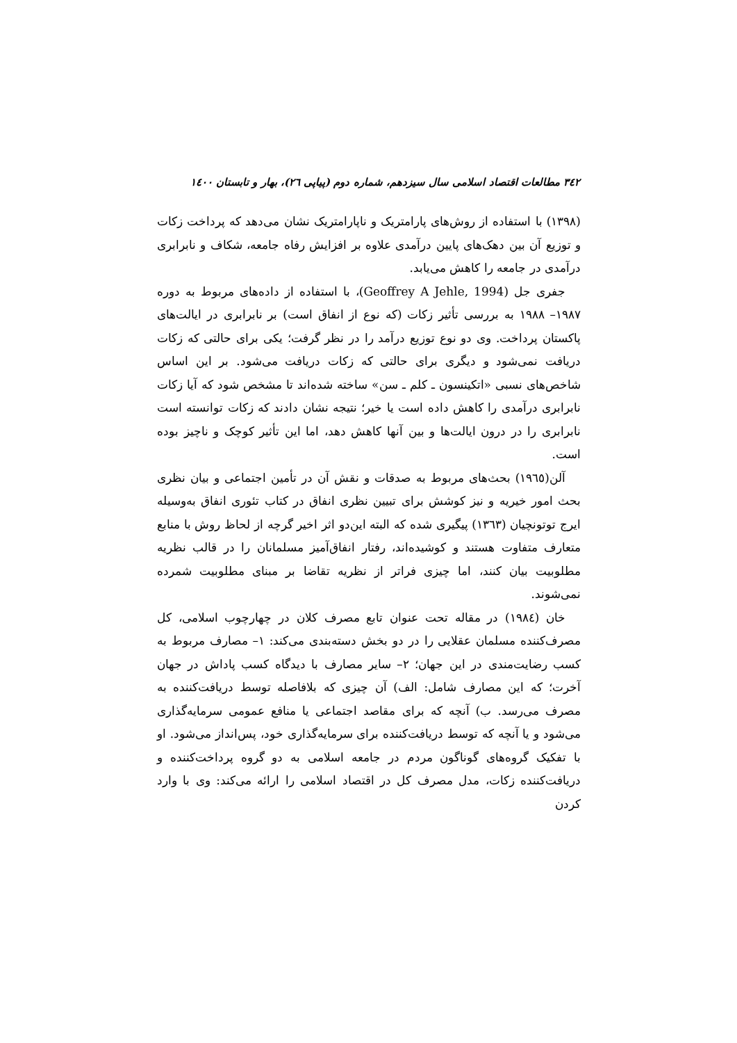٣٤٢ مطالعات اقتصاد اسلامی سال سیزدهم، شماره دوم (پیاپی ٢٦)، بهار و تابستان ١٤٠٠
(١٣٩٨) با استفاده از روش‌های پارامتریک و ناپارامتریک نشان می‌دهد که پرداخت زکات و توزیع آن بین دهک‌های پایین درآمدی علاوه بر افزایش رفاه جامعه، شکاف و نابرابری درآمدی در جامعه را کاهش می‌یابد.
جفری جل (Geoffrey A Jehle, 1994)، با استفاده از داده‌های مربوط به دوره ١٩٨٧– ١٩٨٨ به بررسی تأثیر زکات (که نوع از انفاق است) بر نابرابری در ایالت‌های پاکستان پرداخت. وی دو نوع توزیع درآمد را در نظر گرفت؛ یکی برای حالتی که زکات دریافت نمی‌شود و دیگری برای حالتی که زکات دریافت می‌شود. بر این اساس شاخص‌های نسبی «اتکینسون ـ کلم ـ سن» ساخته شده‌اند تا مشخص شود که آیا زکات نابرابری درآمدی را کاهش داده است یا خیر؛ نتیجه نشان دادند که زکات توانسته است نابرابری را در درون ایالت‌ها و بین آنها کاهش دهد، اما این تأثیر کوچک و ناچیز بوده است.
آلن(١٩٦٥) بحث‌های مربوط به صدقات و نقش آن در تأمین اجتماعی و بیان نظری بحث امور خیریه و نیز کوشش برای تبیین نظری انفاق در کتاب تئوری انفاق به‌وسیله ایرج توتونچیان (١٣٦٣) پیگیری شده که البته این‌دو اثر اخیر گرچه از لحاظ روش با منابع متعارف متفاوت هستند و کوشیده‌اند، رفتار انفاق‌آمیز مسلمانان را در قالب نظریه مطلوبیت بیان کنند، اما چیزی فراتر از نظریه تقاضا بر مبنای مطلوبیت شمرده نمی‌شوند.
خان (١٩٨٤) در مقاله تحت عنوان تابع مصرف کلان در چهارچوب اسلامی، کل مصرف‌کننده مسلمان عقلایی را در دو بخش دسته‌بندی می‌کند: ١– مصارف مربوط به کسب رضایت‌مندی در این جهان؛ ٢– سایر مصارف با دیدگاه کسب پاداش در جهان آخرت؛ که این مصارف شامل: الف) آن چیزی که بلافاصله توسط دریافت‌کننده به مصرف می‌رسد. ب) آنچه که برای مقاصد اجتماعی یا منافع عمومی سرمایه‌گذاری می‌شود و یا آنچه که توسط دریافت‌کننده برای سرمایه‌گذاری خود، پس‌انداز می‌شود. او با تفکیک گروه‌های گوناگون مردم در جامعه اسلامی به دو گروه پرداخت‌کننده و دریافت‌کننده زکات، مدل مصرف کل در اقتصاد اسلامی را ارائه می‌کند: وی با وارد کردن